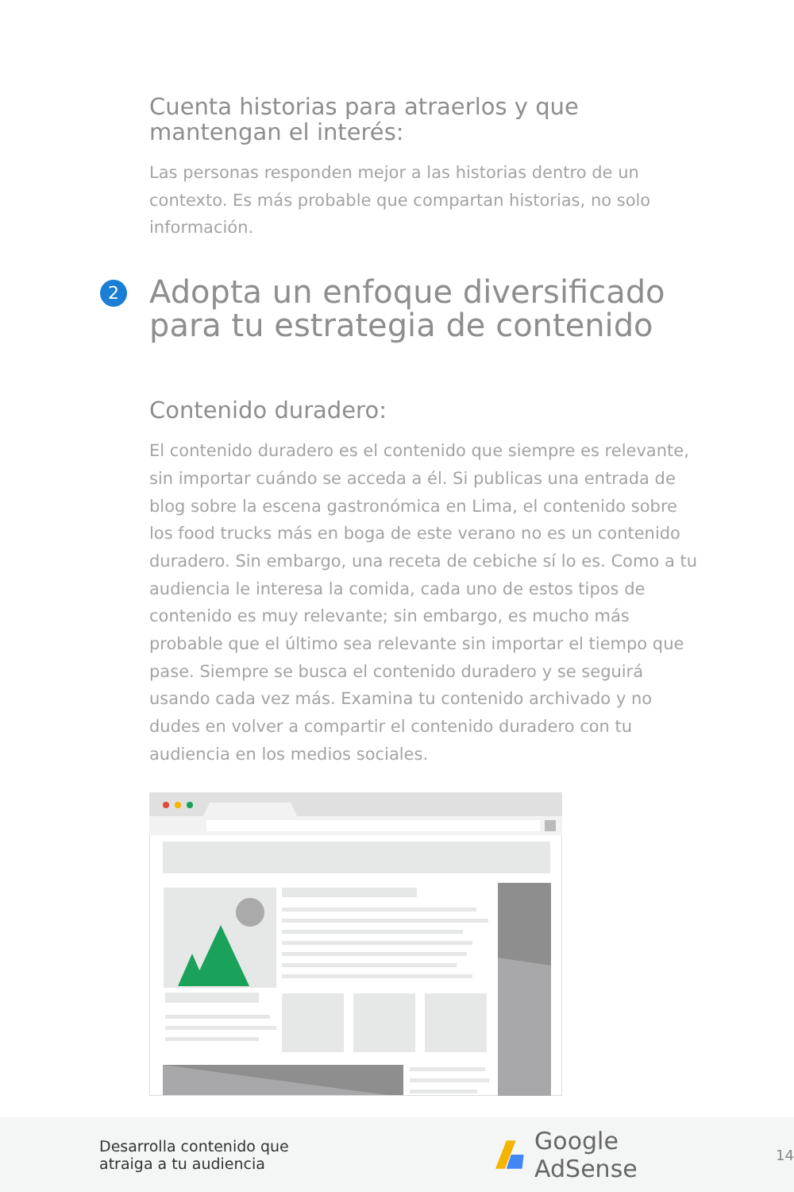Cuenta historias para atraerlos y que mantengan el interés:
Las personas responden mejor a las historias dentro de un contexto. Es más probable que compartan historias, no solo información.
2
Adopta un enfoque diversificado para tu estrategia de contenido
Contenido duradero:
El contenido duradero es el contenido que siempre es relevante, sin importar cuándo se acceda a él. Si publicas una entrada de blog sobre la escena gastronómica en Lima, el contenido sobre los food trucks más en boga de este verano no es un contenido duradero. Sin embargo, una receta de cebiche sí lo es. Como a tu audiencia le interesa la comida, cada uno de estos tipos de contenido es muy relevante; sin embargo, es mucho más probable que el último sea relevante sin importar el tiempo que pase. Siempre se busca el contenido duradero y se seguirá usando cada vez más. Examina tu contenido archivado y no dudes en volver a compartir el contenido duradero con tu audiencia en los medios sociales.
Desarrolla contenido que atraiga a tu audiencia
Google AdSense
14